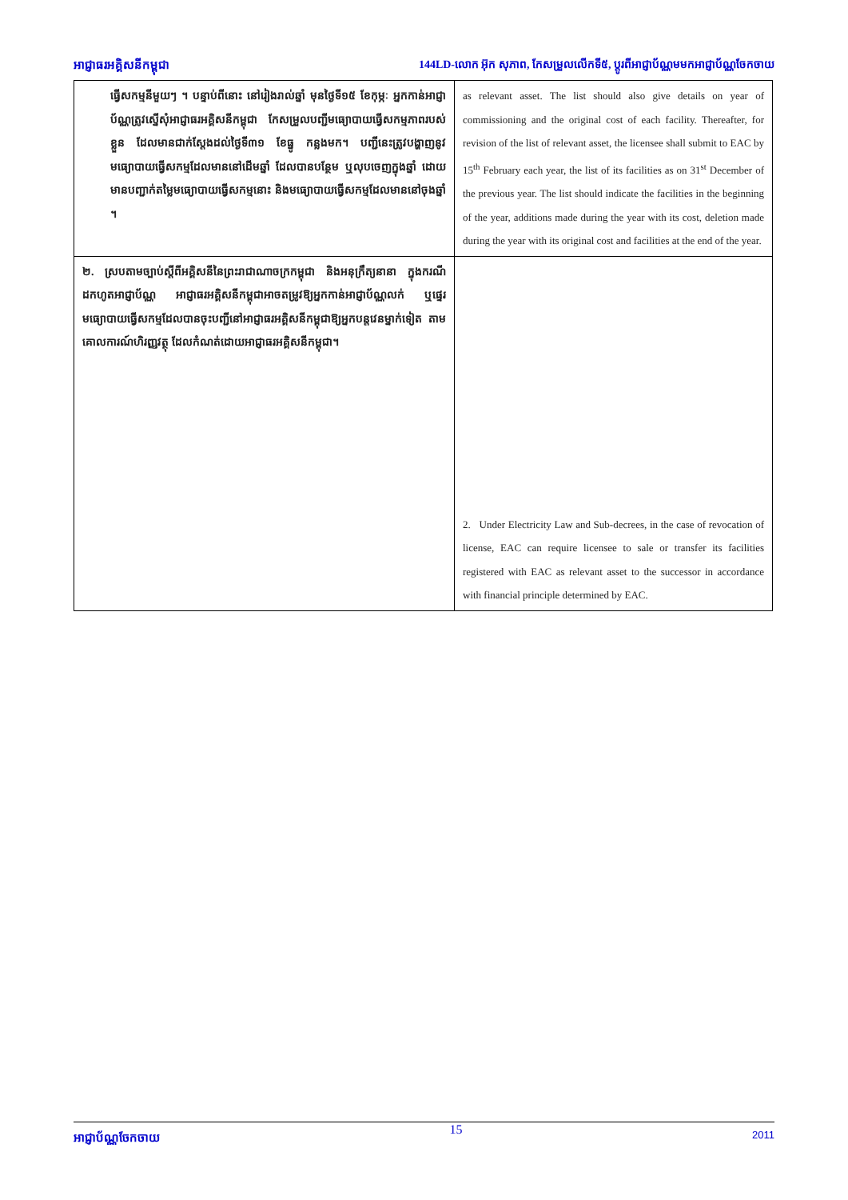អាជ្ញាធរអគ្គិសនីកម្ពុជា 144LD-លោក អ៊ុក សុភាព, កែសម្រួលលើកទី៥, ប្តូរពីអាជ្ញាប័ណ្ណមមកអាជ្ញាប័ណ្ណចែកចាយ
| ធ្វើសកម្មនីមួយៗ ។ បន្ទាប់ពីនោះ នៅរៀងរាល់ឆ្នាំ មុនថ្ងៃទី១៥ ខែកុម្ភៈ អ្នកកាន់អាជ្ញាប័ណ្ណត្រូវស្នើសុំអាជ្ញាធរអគ្គិសនីកម្ពុជា កែសម្រួលបញ្ជីមធ្យោបាយធ្វើសកម្មភាពរបស់ខ្លួន ដែលមានជាក់ស្តែងដល់ថ្ងៃទី៣១ ខែធ្នូ កន្លងមក។ បញ្ជីនេះត្រូវបង្ហាញនូវមធ្យោបាយធ្វើសកម្មដែលមាននៅដើមឆ្នាំ ដែលបានបន្ថែម ឬលុបចេញក្នុងឆ្នាំ ដោយមានបញ្ជាក់តម្លៃមធ្យោបាយធ្វើសកម្មនោះ និងមធ្យោបាយធ្វើសកម្មដែលមាននៅចុងឆ្នាំ ។ | as relevant asset. The list should also give details on year of commissioning and the original cost of each facility. Thereafter, for revision of the list of relevant asset, the licensee shall submit to EAC by 15<sup>th</sup> February each year, the list of its facilities as on 31<sup>st</sup> December of the previous year. The list should indicate the facilities in the beginning of the year, additions made during the year with its cost, deletion made during the year with its original cost and facilities at the end of the year. |
| ២. ស្របតាមច្បាប់ស្តីពីអគ្គិសនីនៃព្រះរាជាណាចក្រកម្ពុជា និងអនុក្រឹត្យនានា ក្នុងករណីដកហូតអាជ្ញាប័ណ្ណ អាជ្ញាធរអគ្គិសនីកម្ពុជាអាចតម្រូវឱ្យអ្នកកាន់អាជ្ញាប័ណ្ណលក់ ឬផ្ទេរមធ្យោបាយធ្វើសកម្មដែលបានចុះបញ្ជីនៅអាជ្ញាធរអគ្គិសនីកម្ពុជាឱ្យអ្នកបន្តវេនម្នាក់ទៀត តាមគោលការណ៍ហិរញ្ញវត្ថុ ដែលកំណត់ដោយអាជ្ញាធរអគ្គិសនីកម្ពុជា។ | 2. Under Electricity Law and Sub-decrees, in the case of revocation of license, EAC can require licensee to sale or transfer its facilities registered with EAC as relevant asset to the successor in accordance with financial principle determined by EAC. |
អាជ្ញាប័ណ្ណចែកចាយ 15 2011